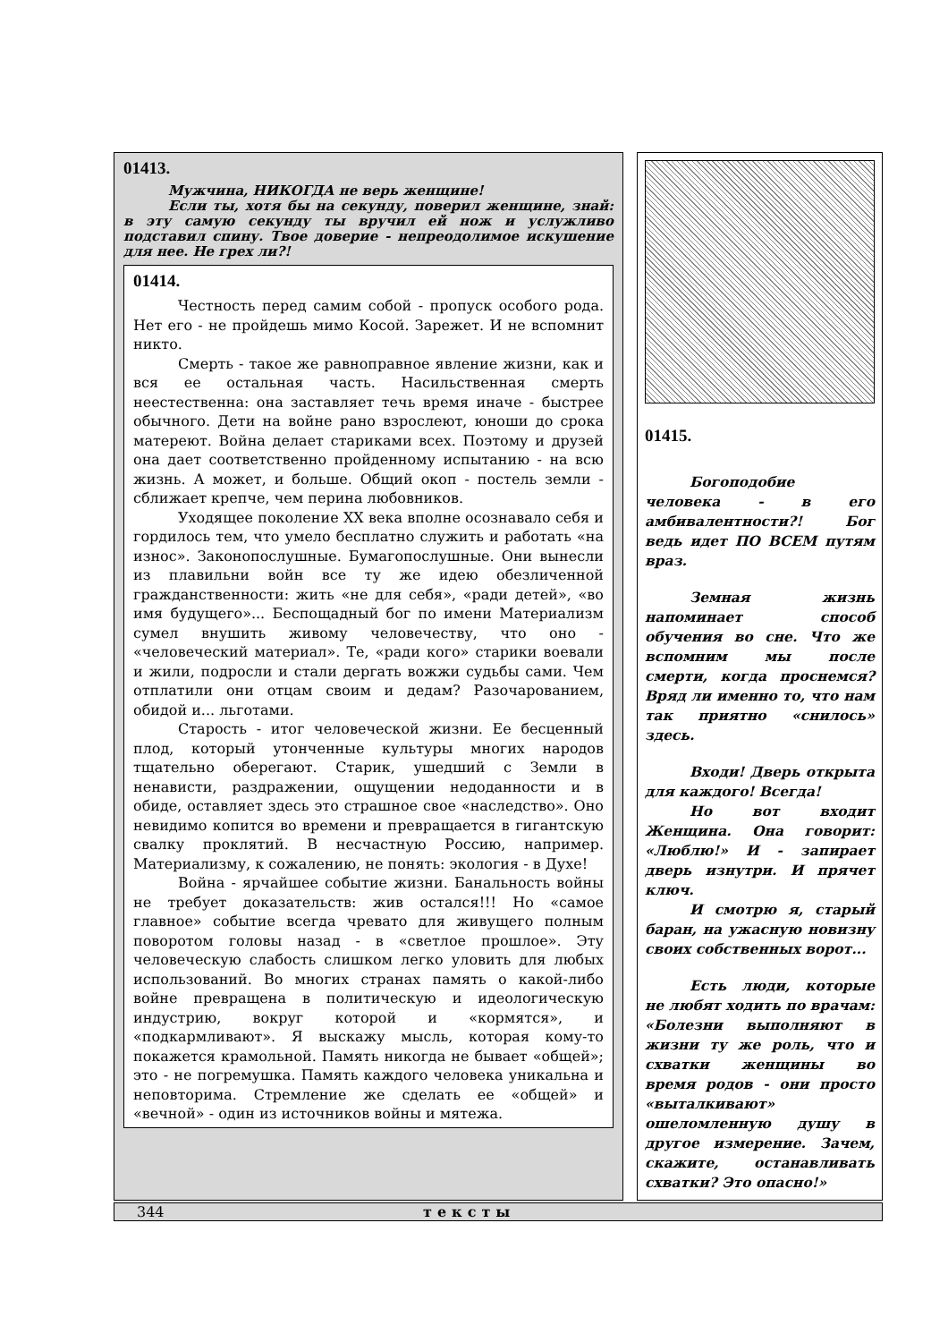01413.
Мужчина, НИКОГДА не верь женщине!
Если ты, хотя бы на секунду, поверил женщине, знай: в эту самую секунду ты вручил ей нож и услужливо подставил спину. Твое доверие - непреодолимое искушение для нее. Не грех ли?!
01414.
Честность перед самим собой - пропуск особого рода. Нет его - не пройдешь мимо Косой. Зарежет. И не вспомнит никто.
Смерть - такое же равноправное явление жизни, как и вся ее остальная часть. Насильственная смерть неестественна: она заставляет течь время иначе - быстрее обычного. Дети на войне рано взрослеют, юноши до срока матереют. Война делает стариками всех. Поэтому и друзей она дает соответственно пройденному испытанию - на всю жизнь. А может, и больше. Общий окоп - постель земли - сближает крепче, чем перина любовников.
Уходящее поколение XX века вполне осознавало себя и гордилось тем, что умело бесплатно служить и работать «на износ». Законопослушные. Бумагопослушные. Они вынесли из плавильни войн все ту же идею обезличенной гражданственности: жить «не для себя», «ради детей», «во имя будущего»... Беспощадный бог по имени Материализм сумел внушить живому человечеству, что оно - «человеческий материал». Те, «ради кого» старики воевали и жили, подросли и стали дергать вожжи судьбы сами. Чем отплатили они отцам своим и дедам? Разочарованием, обидой и... льготами.
Старость - итог человеческой жизни. Ее бесценный плод, который утонченные культуры многих народов тщательно оберегают. Старик, ушедший с Земли в ненависти, раздражении, ощущении недоданности и в обиде, оставляет здесь это страшное свое «наследство». Оно невидимо копится во времени и превращается в гигантскую свалку проклятий. В несчастную Россию, например. Материализму, к сожалению, не понять: экология - в Духе!
Война - ярчайшее событие жизни. Банальность войны не требует доказательств: жив остался!!! Но «самое главное» событие всегда чревато для живущего полным поворотом головы назад - в «светлое прошлое». Эту человеческую слабость слишком легко уловить для любых использований. Во многих странах память о какой-либо войне превращена в политическую и идеологическую индустрию, вокруг которой и «кормятся», и «подкармливают». Я выскажу мысль, которая кому-то покажется крамольной. Память никогда не бывает «общей»; это - не погремушка. Память каждого человека уникальна и неповторима. Стремление же сделать ее «общей» и «вечной» - один из источников войны и мятежа.
01415.
Богоподобие человека - в его амбивалентности?! Бог ведь идет ПО ВСЕМ путям враз.
Земная жизнь напоминает способ обучения во сне. Что же вспомним мы после смерти, когда проснемся? Вряд ли именно то, что нам так приятно «снилось» здесь.
Входи! Дверь открыта для каждого! Всегда!
Но вот входит Женщина. Она говорит: «Люблю!» И - запирает дверь изнутри. И прячет ключ.
И смотрю я, старый баран, на ужасную новизну своих собственных ворот...
Есть люди, которые не любят ходить по врачам: «Болезни выполняют в жизни ту же роль, что и схватки женщины во время родов - они просто «выталкивают» ошеломленную душу в другое измерение. Зачем, скажите, останавливать схватки? Это опасно!»
344 тексты